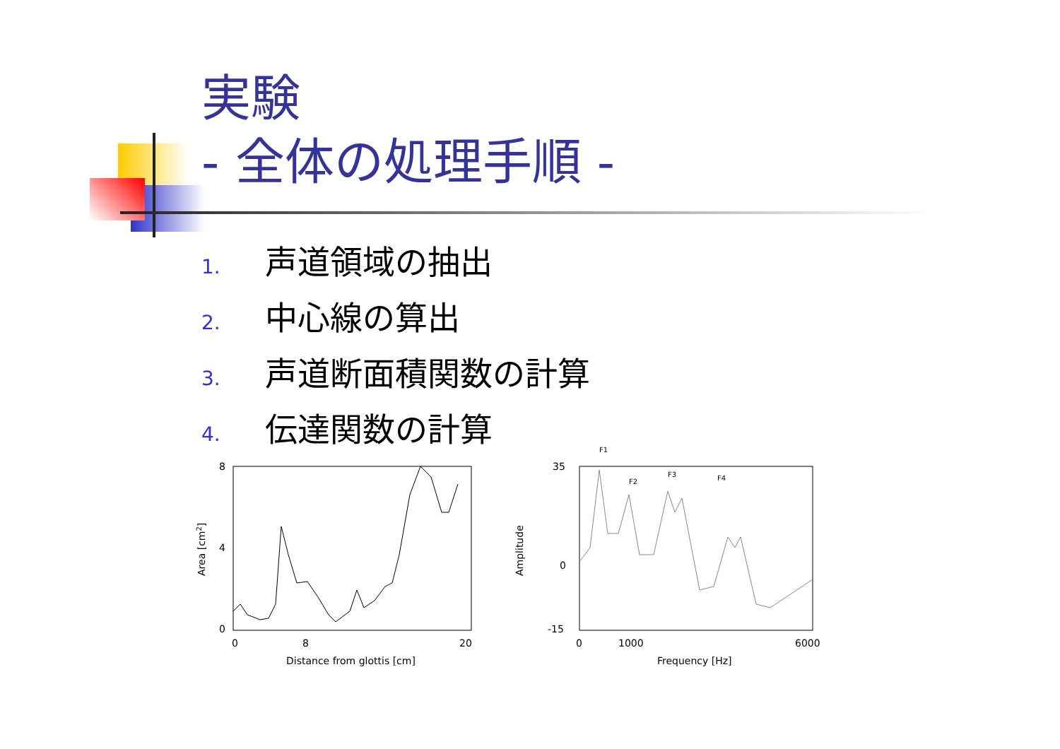実験
- 全体の処理手順 -
1. 声道領域の抽出
2. 中心線の算出
3. 声道断面積関数の計算
4. 伝達関数の計算
8
0
4
0
8
20
Distance from glottis [cm]
Area [cm2]
35
0
-15
0
1000
6000
Frequency [Hz]
Amplitude
F1
F2
F3
F4